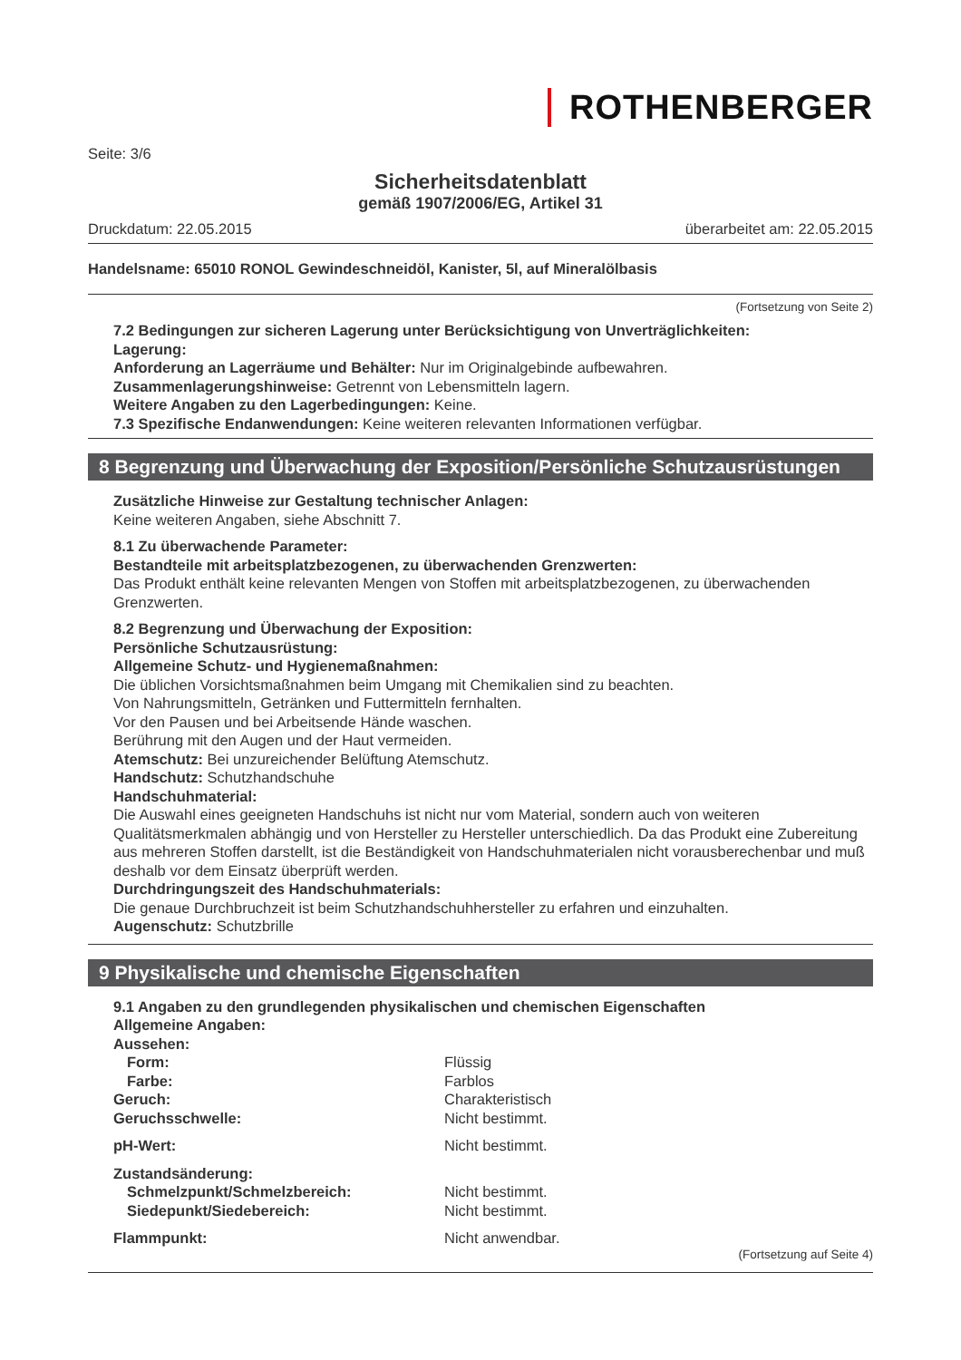ROTHENBERGER
Seite: 3/6
Sicherheitsdatenblatt
gemäß 1907/2006/EG, Artikel 31
Druckdatum: 22.05.2015 überarbeitet am: 22.05.2015
Handelsname: 65010 RONOL Gewindeschneidöl, Kanister, 5l, auf Mineralölbasis
(Fortsetzung von Seite 2)
7.2 Bedingungen zur sicheren Lagerung unter Berücksichtigung von Unverträglichkeiten:
Lagerung:
Anforderung an Lagerräume und Behälter: Nur im Originalgebinde aufbewahren.
Zusammenlagerungshinweise: Getrennt von Lebensmitteln lagern.
Weitere Angaben zu den Lagerbedingungen: Keine.
7.3 Spezifische Endanwendungen: Keine weiteren relevanten Informationen verfügbar.
8 Begrenzung und Überwachung der Exposition/Persönliche Schutzausrüstungen
Zusätzliche Hinweise zur Gestaltung technischer Anlagen:
Keine weiteren Angaben, siehe Abschnitt 7.
8.1 Zu überwachende Parameter:
Bestandteile mit arbeitsplatzbezogenen, zu überwachenden Grenzwerten:
Das Produkt enthält keine relevanten Mengen von Stoffen mit arbeitsplatzbezogenen, zu überwachenden Grenzwerten.
8.2 Begrenzung und Überwachung der Exposition:
Persönliche Schutzausrüstung:
Allgemeine Schutz- und Hygienemaßnahmen:
Die üblichen Vorsichtsmaßnahmen beim Umgang mit Chemikalien sind zu beachten.
Von Nahrungsmitteln, Getränken und Futtermitteln fernhalten.
Vor den Pausen und bei Arbeitsende Hände waschen.
Berührung mit den Augen und der Haut vermeiden.
Atemschutz: Bei unzureichender Belüftung Atemschutz.
Handschutz: Schutzhandschuhe
Handschuhmaterial:
Die Auswahl eines geeigneten Handschuhs ist nicht nur vom Material, sondern auch von weiteren Qualitätsmerkmalen abhängig und von Hersteller zu Hersteller unterschiedlich. Da das Produkt eine Zubereitung aus mehreren Stoffen darstellt, ist die Beständigkeit von Handschuhmaterialen nicht vorausberechenbar und muß deshalb vor dem Einsatz überprüft werden.
Durchdringungszeit des Handschuhmaterials:
Die genaue Durchbruchzeit ist beim Schutzhandschuhhersteller zu erfahren und einzuhalten.
Augenschutz: Schutzbrille
9 Physikalische und chemische Eigenschaften
9.1 Angaben zu den grundlegenden physikalischen und chemischen Eigenschaften
Allgemeine Angaben:
Aussehen:
Form: Flüssig
Farbe: Farblos
Geruch: Charakteristisch
Geruchsschwelle: Nicht bestimmt.
pH-Wert: Nicht bestimmt.
Zustandsänderung:
Schmelzpunkt/Schmelzbereich: Nicht bestimmt.
Siedepunkt/Siedebereich: Nicht bestimmt.
Flammpunkt: Nicht anwendbar.
(Fortsetzung auf Seite 4)